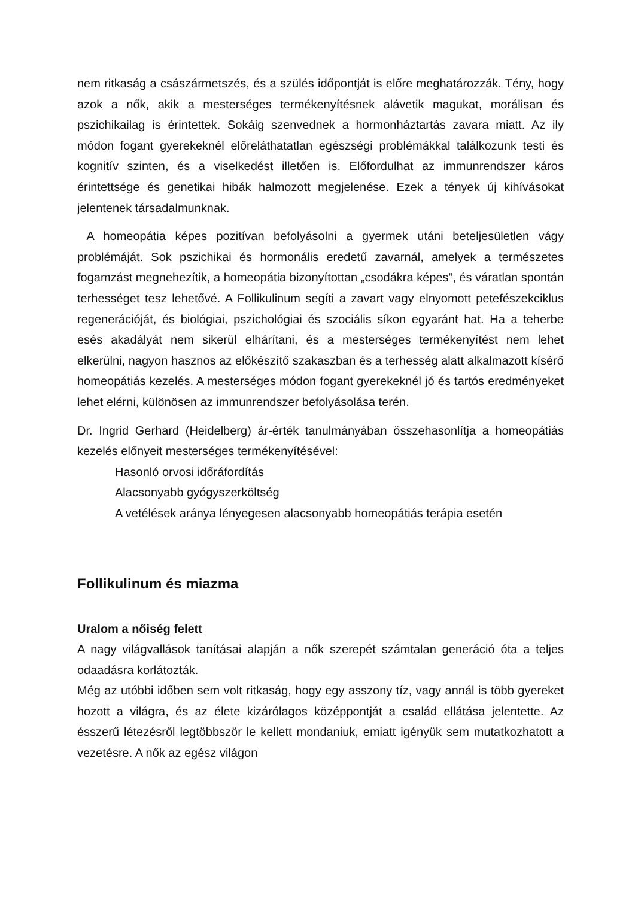nem ritkaság a császármetszés, és a szülés időpontját is előre meghatározzák. Tény, hogy azok a nők, akik a mesterséges termékenyítésnek alávetik magukat, morálisan és pszichikailag is érintettek. Sokáig szenvednek a hormonháztartás zavara miatt. Az ily módon fogant gyerekeknél előreláthatatlan egészségi problémákkal találkozunk testi és kognitív szinten, és a viselkedést illetően is. Előfordulhat az immunrendszer káros érintettsége és genetikai hibák halmozott megjelenése. Ezek a tények új kihívásokat jelentenek társadalmunknak.
A homeopátia képes pozitívan befolyásolni a gyermek utáni beteljesületlen vágy problémáját. Sok pszichikai és hormonális eredetű zavarnál, amelyek a természetes fogamzást megnehezítik, a homeopátia bizonyítottan „csodákra képes”, és váratlan spontán terhességet tesz lehetővé. A Follikulinum segíti a zavart vagy elnyomott petefészekciklus regenerációját, és biológiai, pszichológiai és szociális síkon egyaránt hat. Ha a teherbe esés akadályát nem sikerül elhárítani, és a mesterséges termékenyítést nem lehet elkerülni, nagyon hasznos az előkészítő szakaszban és a terhesség alatt alkalmazott kísérő homeopátiás kezelés. A mesterséges módon fogant gyerekeknél jó és tartós eredményeket lehet elérni, különösen az immunrendszer befolyásolása terén.
Dr. Ingrid Gerhard (Heidelberg) ár-érték tanulmányában összehasonlítja a homeopátiás kezelés előnyeit mesterséges termékenyítésével:
Hasonló orvosi időráfordítás
Alacsonyabb gyógyszerköltség
A vetélések aránya lényegesen alacsonyabb homeopátiás terápia esetén
Follikulinum és miazma
Uralom a nőiség felett
A nagy világvallások tanításai alapján a nők szerepét számtalan generáció óta a teljes odaadásra korlátozták.
Még az utóbbi időben sem volt ritkaság, hogy egy asszony tíz, vagy annál is több gyereket hozott a világra, és az élete kizárólagos középpontját a család ellátása jelentette. Az ésszerű létezésről legtöbbször le kellett mondaniuk, emiatt igényük sem mutatkozhatott a vezetésre. A nők az egész világon